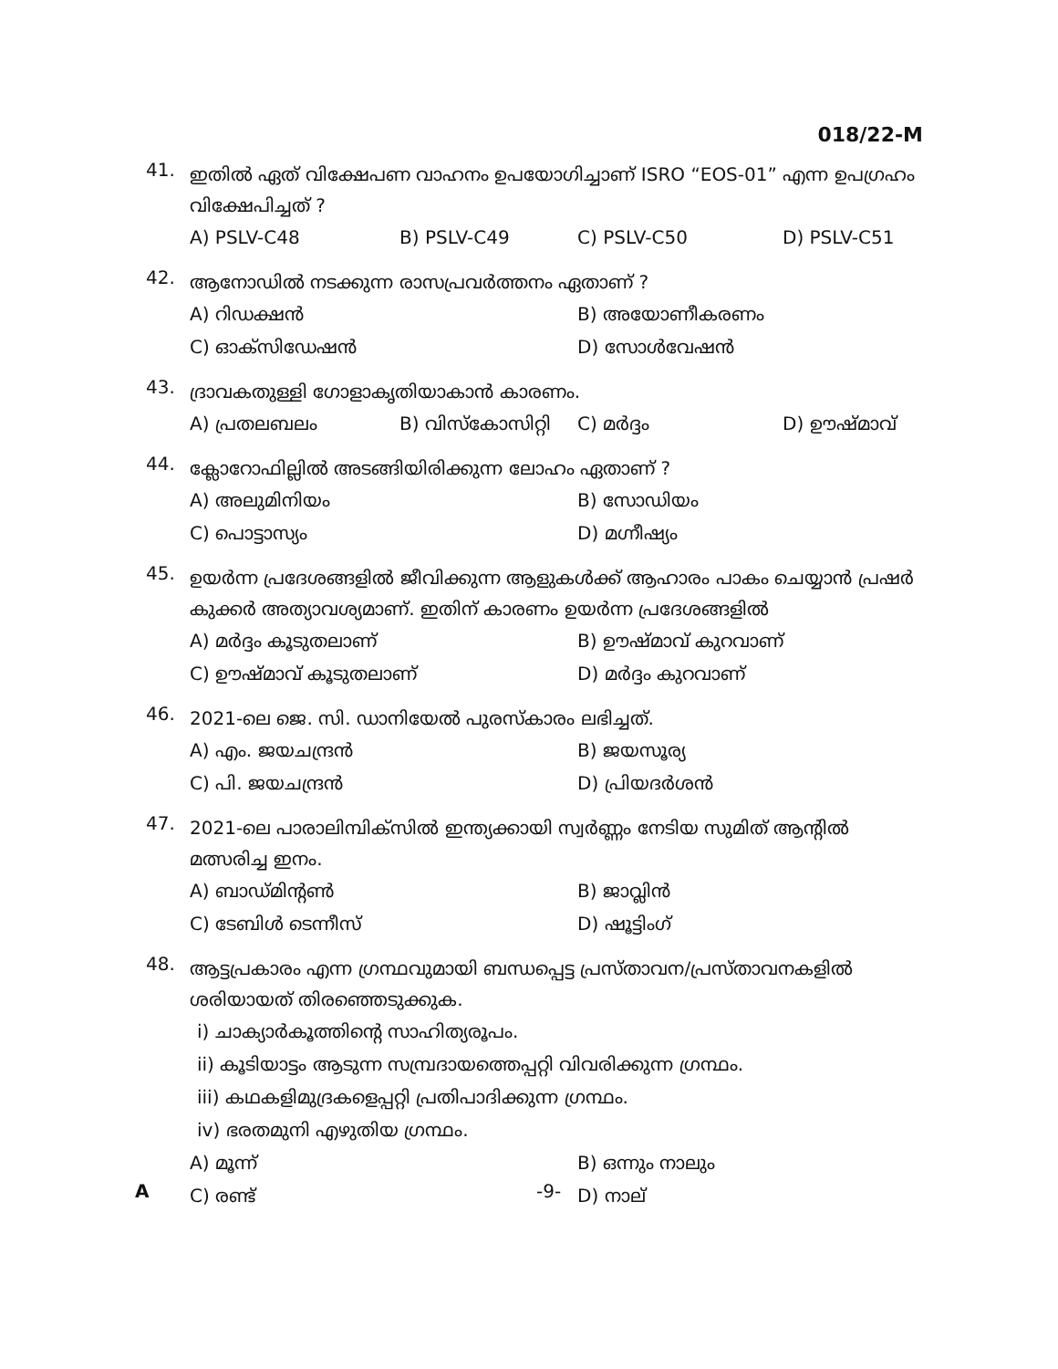018/22-M
41.
ഇതിൽ ഏത് വിക്ഷേപണ വാഹനം ഉപയോഗിച്ചാണ് ISRO “EOS-01” എന്ന ഉപഗ്രഹം വിക്ഷേപിച്ചത് ?
A) PSLV-C48
B) PSLV-C49
C) PSLV-C50
D) PSLV-C51
42.
ആനോഡിൽ നടക്കുന്ന രാസപ്രവർത്തനം ഏതാണ് ?
A) റിഡക്ഷൻ
B) അയോണീകരണം
C) ഓക്സിഡേഷൻ
D) സോൾവേഷൻ
43.
ദ്രാവകതുള്ളി ഗോളാകൃതിയാകാൻ കാരണം.
A) പ്രതലബലം
B) വിസ്കോസിറ്റി
C) മർദ്ദം
D) ഊഷ്മാവ്
44.
ക്ലോറോഫില്ലിൽ അടങ്ങിയിരിക്കുന്ന ലോഹം ഏതാണ് ?
A) അലുമിനിയം
B) സോഡിയം
C) പൊട്ടാസ്യം
D) മഗ്നീഷ്യം
45.
ഉയർന്ന പ്രദേശങ്ങളിൽ ജീവിക്കുന്ന ആളുകൾക്ക് ആഹാരം പാകം ചെയ്യാൻ പ്രഷർ കുക്കർ അത്യാവശ്യമാണ്. ഇതിന് കാരണം ഉയർന്ന പ്രദേശങ്ങളിൽ
A) മർദ്ദം കൂടുതലാണ്
B) ഊഷ്മാവ് കുറവാണ്
C) ഊഷ്മാവ് കൂടുതലാണ്
D) മർദ്ദം കുറവാണ്
46.
2021-ലെ ജെ. സി. ഡാനിയേൽ പുരസ്കാരം ലഭിച്ചത്.
A) എം. ജയചന്ദ്രൻ
B) ജയസൂര്യ
C) പി. ജയചന്ദ്രൻ
D) പ്രിയദർശൻ
47.
2021-ലെ പാരാലിമ്പിക്സിൽ ഇന്ത്യക്കായി സ്വർണ്ണം നേടിയ സുമിത് ആന്റിൽ മത്സരിച്ച ഇനം.
A) ബാഡ്മിന്റൺ
B) ജാവ്ലിൻ
C) ടേബിൾ ടെന്നീസ്
D) ഷൂട്ടിംഗ്
48.
ആട്ടപ്രകാരം എന്ന ഗ്രന്ഥവുമായി ബന്ധപ്പെട്ട പ്രസ്താവന/പ്രസ്താവനകളിൽ ശരിയായത് തിരഞ്ഞെടുക്കുക.
i) ചാക്യാർകൂത്തിന്റെ സാഹിത്യരൂപം.
ii) കൂടിയാട്ടം ആടുന്ന സമ്പ്രദായത്തെപ്പറ്റി വിവരിക്കുന്ന ഗ്രന്ഥം.
iii) കഥകളിമുദ്രകളെപ്പറ്റി പ്രതിപാദിക്കുന്ന ഗ്രന്ഥം.
iv) ഭരതമുനി എഴുതിയ ഗ്രന്ഥം.
A) മൂന്ന്
B) ഒന്നും നാലും
C) രണ്ട്
D) നാല്
A -9-